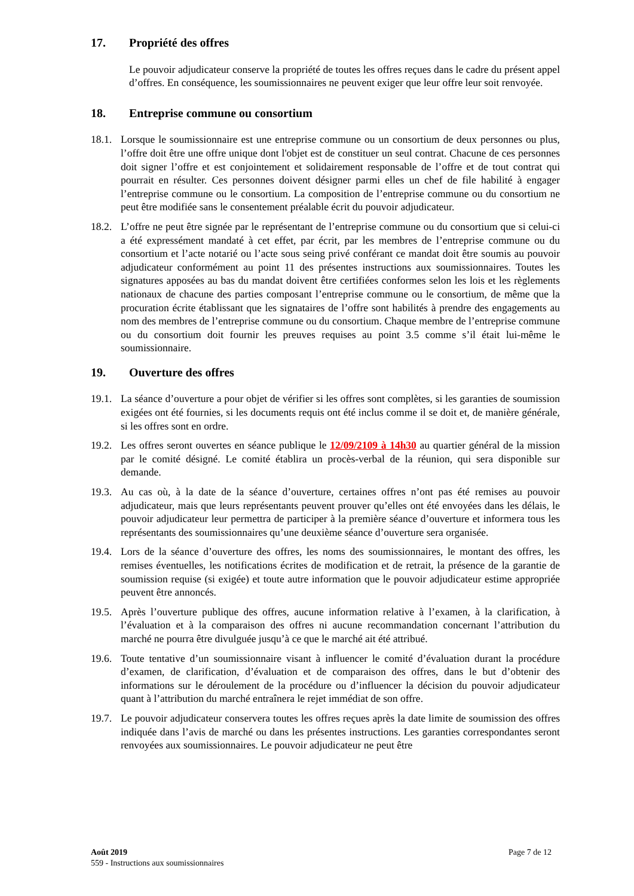17. Propriété des offres
Le pouvoir adjudicateur conserve la propriété de toutes les offres reçues dans le cadre du présent appel d’offres. En conséquence, les soumissionnaires ne peuvent exiger que leur offre leur soit renvoyée.
18. Entreprise commune ou consortium
18.1. Lorsque le soumissionnaire est une entreprise commune ou un consortium de deux personnes ou plus, l’offre doit être une offre unique dont l'objet est de constituer un seul contrat. Chacune de ces personnes doit signer l’offre et est conjointement et solidairement responsable de l’offre et de tout contrat qui pourrait en résulter. Ces personnes doivent désigner parmi elles un chef de file habilité à engager l’entreprise commune ou le consortium. La composition de l’entreprise commune ou du consortium ne peut être modifiée sans le consentement préalable écrit du pouvoir adjudicateur.
18.2. L’offre ne peut être signée par le représentant de l’entreprise commune ou du consortium que si celui-ci a été expressément mandaté à cet effet, par écrit, par les membres de l’entreprise commune ou du consortium et l’acte notarié ou l’acte sous seing privé conférant ce mandat doit être soumis au pouvoir adjudicateur conformément au point 11 des présentes instructions aux soumissionnaires. Toutes les signatures apposées au bas du mandat doivent être certifiées conformes selon les lois et les règlements nationaux de chacune des parties composant l’entreprise commune ou le consortium, de même que la procuration écrite établissant que les signataires de l’offre sont habilités à prendre des engagements au nom des membres de l’entreprise commune ou du consortium. Chaque membre de l’entreprise commune ou du consortium doit fournir les preuves requises au point 3.5 comme s’il était lui-même le soumissionnaire.
19. Ouverture des offres
19.1. La séance d’ouverture a pour objet de vérifier si les offres sont complètes, si les garanties de soumission exigées ont été fournies, si les documents requis ont été inclus comme il se doit et, de manière générale, si les offres sont en ordre.
19.2. Les offres seront ouvertes en séance publique le 12/09/2109 à 14h30 au quartier général de la mission par le comité désigné. Le comité établira un procès-verbal de la réunion, qui sera disponible sur demande.
19.3. Au cas où, à la date de la séance d’ouverture, certaines offres n’ont pas été remises au pouvoir adjudicateur, mais que leurs représentants peuvent prouver qu’elles ont été envoyées dans les délais, le pouvoir adjudicateur leur permettra de participer à la première séance d’ouverture et informera tous les représentants des soumissionnaires qu’une deuxième séance d’ouverture sera organisée.
19.4. Lors de la séance d’ouverture des offres, les noms des soumissionnaires, le montant des offres, les remises éventuelles, les notifications écrites de modification et de retrait, la présence de la garantie de soumission requise (si exigée) et toute autre information que le pouvoir adjudicateur estime appropriée peuvent être annoncés.
19.5. Après l’ouverture publique des offres, aucune information relative à l’examen, à la clarification, à l’évaluation et à la comparaison des offres ni aucune recommandation concernant l’attribution du marché ne pourra être divulguée jusqu’à ce que le marché ait été attribué.
19.6. Toute tentative d’un soumissionnaire visant à influencer le comité d’évaluation durant la procédure d’examen, de clarification, d’évaluation et de comparaison des offres, dans le but d’obtenir des informations sur le déroulement de la procédure ou d’influencer la décision du pouvoir adjudicateur quant à l’attribution du marché entraînera le rejet immédiat de son offre.
19.7. Le pouvoir adjudicateur conservera toutes les offres reçues après la date limite de soumission des offres indiquée dans l’avis de marché ou dans les présentes instructions. Les garanties correspondantes seront renvoyées aux soumissionnaires. Le pouvoir adjudicateur ne peut être
Août 2019
559 - Instructions aux soumissionnaires
Page 7 de 12